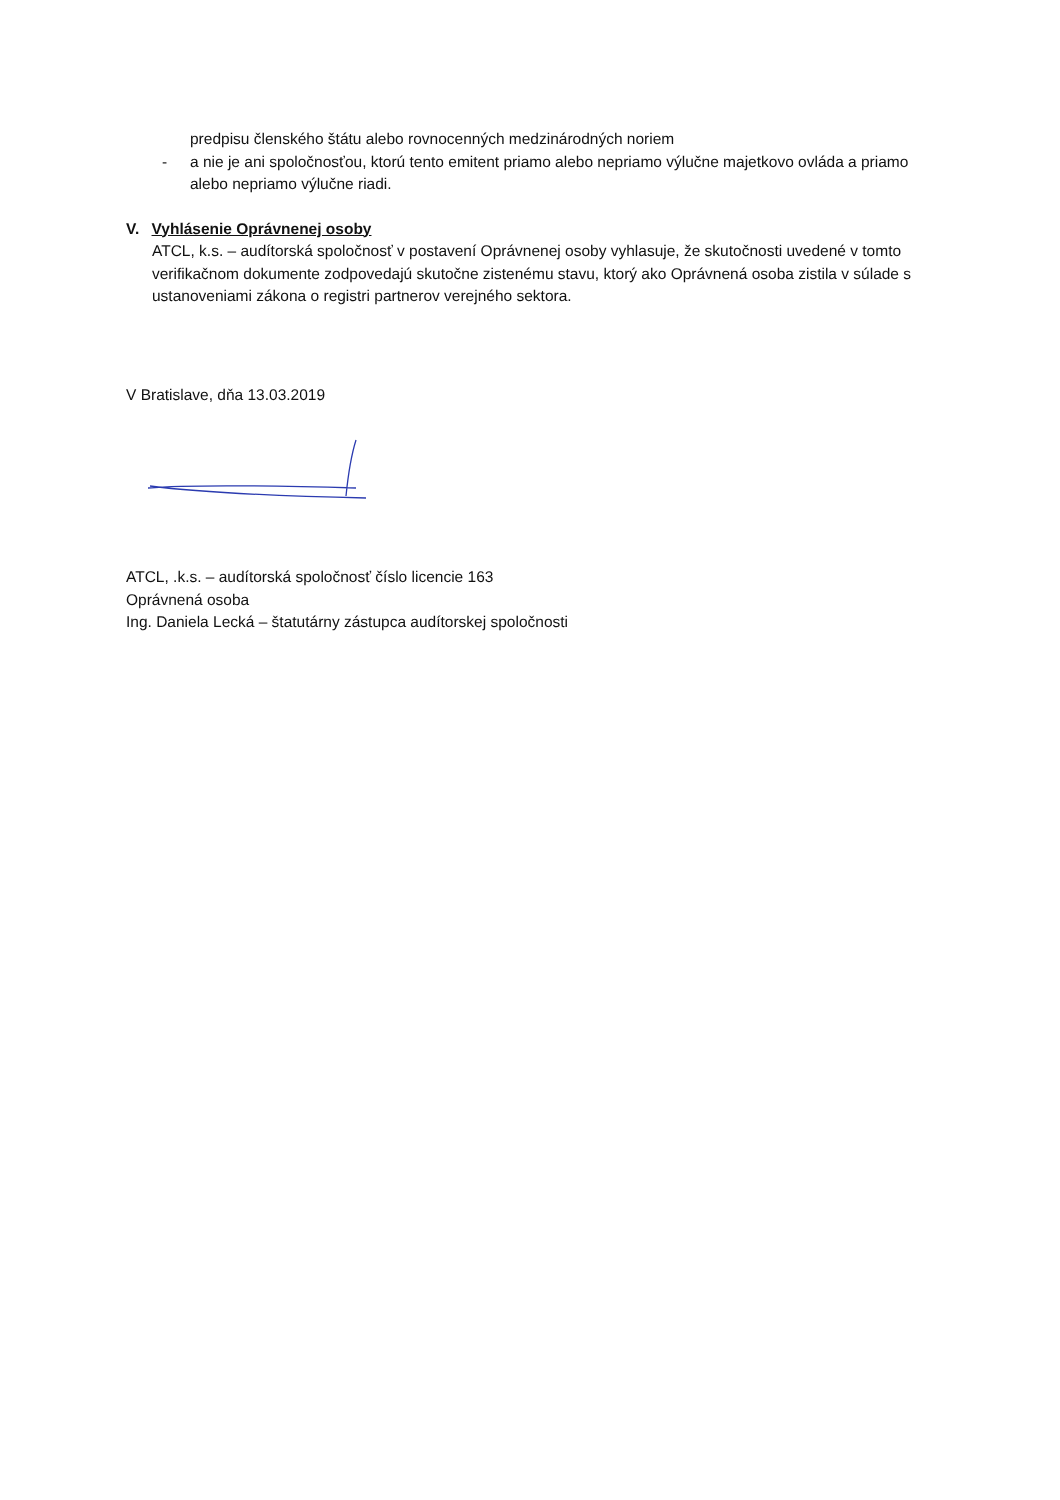predpisu členského štátu alebo rovnocenných medzinárodných noriem
- a nie je ani spoločnosťou, ktorú tento emitent priamo alebo nepriamo výlučne majetkovo ovláda a priamo alebo nepriamo výlučne riadi.
V. Vyhlásenie Oprávnenej osoby
ATCL, k.s. – audítorská spoločnosť v postavení Oprávnenej osoby vyhlasuje, že skutočnosti uvedené v tomto verifikačnom dokumente zodpovedajú skutočne zistenému stavu, ktorý ako Oprávnená osoba zistila v súlade s ustanoveniami zákona o registri partnerov verejného sektora.
V Bratislave, dňa 13.03.2019
ATCL, .k.s. – audítorská spoločnosť číslo licencie 163
Oprávnená osoba
Ing. Daniela Lecká – štatutárny zástupca audítorskej spoločnosti